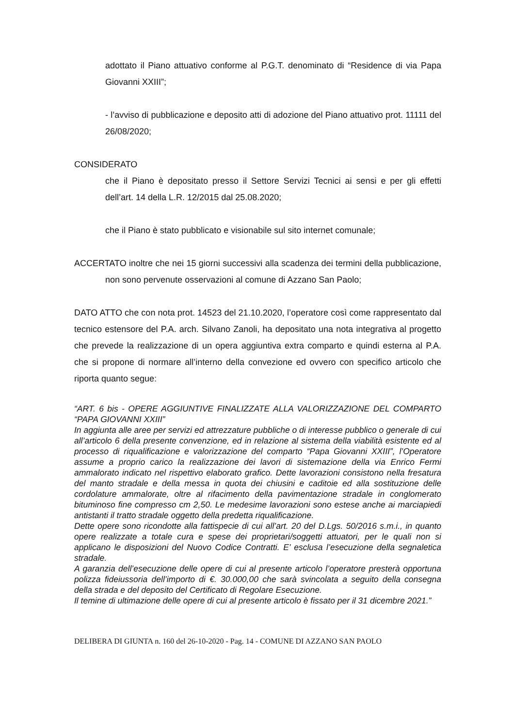adottato il Piano attuativo conforme al P.G.T. denominato di “Residence di via Papa Giovanni XXIII”;
- l’avviso di pubblicazione e deposito atti di adozione del Piano attuativo prot. 11111 del 26/08/2020;
CONSIDERATO
che il Piano è depositato presso il Settore Servizi Tecnici ai sensi e per gli effetti dell’art. 14 della L.R. 12/2015 dal 25.08.2020;
che il Piano è stato pubblicato e visionabile sul sito internet comunale;
ACCERTATO inoltre che nei 15 giorni successivi alla scadenza dei termini della pubblicazione, non sono pervenute osservazioni al comune di Azzano San Paolo;
DATO ATTO che con nota prot. 14523 del 21.10.2020, l’operatore così come rappresentato dal tecnico estensore del P.A. arch. Silvano Zanoli, ha depositato una nota integrativa al progetto che prevede la realizzazione di un opera aggiuntiva extra comparto e quindi esterna al P.A. che si propone di normare all’interno della convezione ed ovvero con specifico articolo che riporta quanto segue:
“ART. 6 bis - OPERE AGGIUNTIVE FINALIZZATE ALLA VALORIZZAZIONE DEL COMPARTO “PAPA GIOVANNI XXIII”
In aggiunta alle aree per servizi ed attrezzature pubbliche o di interesse pubblico o generale di cui all’articolo 6 della presente convenzione, ed in relazione al sistema della viabilità esistente ed al processo di riqualificazione e valorizzazione del comparto “Papa Giovanni XXIII”, l’Operatore assume a proprio carico la realizzazione dei lavori di sistemazione della via Enrico Fermi ammalorato indicato nel rispettivo elaborato grafico. Dette lavorazioni consistono nella fresatura del manto stradale e della messa in quota dei chiusini e caditoie ed alla sostituzione delle cordolature ammalorate, oltre al rifacimento della pavimentazione stradale in conglomerato bituminoso fine compresso cm 2,50. Le medesime lavorazioni sono estese anche ai marciapiedi antistanti il tratto stradale oggetto della predetta riqualificazione.
Dette opere sono ricondotte alla fattispecie di cui all’art. 20 del D.Lgs. 50/2016 s.m.i., in quanto opere realizzate a totale cura e spese dei proprietari/soggetti attuatori, per le quali non si applicano le disposizioni del Nuovo Codice Contratti. E’ esclusa l’esecuzione della segnaletica stradale.
A garanzia dell’esecuzione delle opere di cui al presente articolo l’operatore presterà opportuna polizza fideiussoria dell’importo di €. 30.000,00 che sarà svincolata a seguito della consegna della strada e del deposito del Certificato di Regolare Esecuzione.
Il temine di ultimazione delle opere di cui al presente articolo è fissato per il 31 dicembre 2021.”
DELIBERA DI GIUNTA n. 160 del 26-10-2020 - Pag. 14 - COMUNE DI AZZANO SAN PAOLO